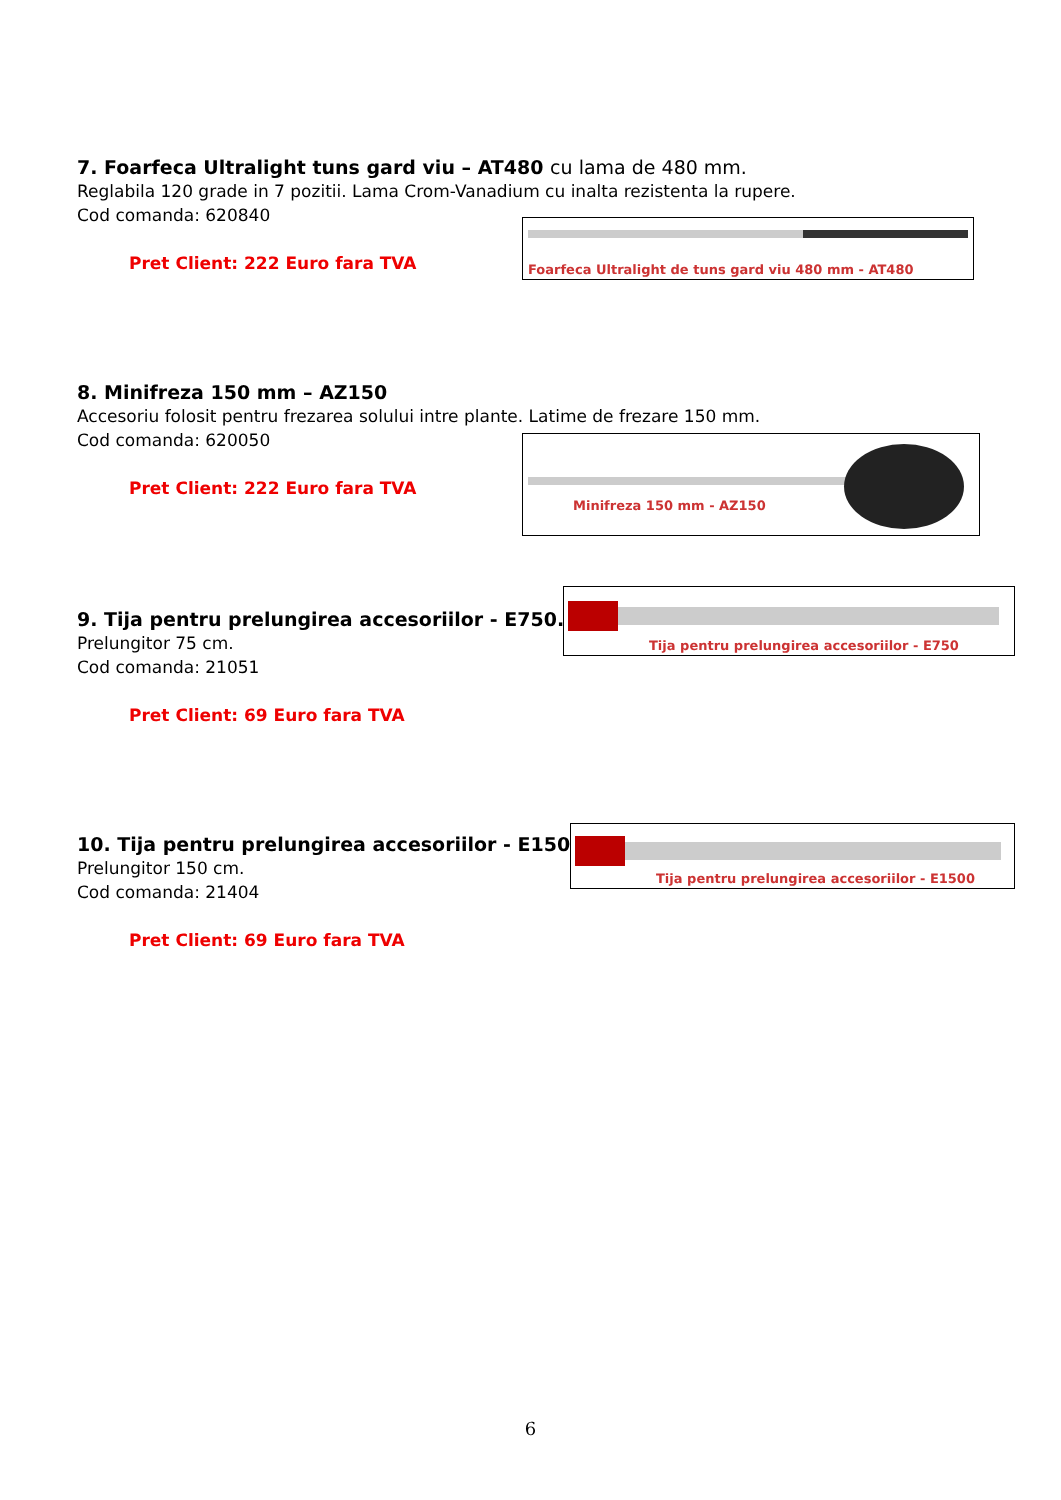7. Foarfeca Ultralight tuns gard viu – AT480 cu lama de 480 mm.
Reglabila 120 grade in 7 pozitii. Lama Crom-Vanadium cu inalta rezistenta la rupere.
Cod comanda: 620840
Pret Client: 222 Euro fara TVA
Foarfeca Ultralight de tuns gard viu 480 mm - AT480
8. Minifreza 150 mm – AZ150
Accesoriu folosit pentru frezarea solului intre plante. Latime de frezare 150 mm.
Cod comanda: 620050
Pret Client: 222 Euro fara TVA
Minifreza 150 mm - AZ150
9. Tija pentru prelungirea accesoriilor - E750.
Prelungitor 75 cm.
Cod comanda: 21051
Pret Client: 69 Euro fara TVA
Tija pentru prelungirea accesoriilor - E750
10. Tija pentru prelungirea accesoriilor - E1500.
Prelungitor 150 cm.
Cod comanda: 21404
Pret Client: 69 Euro fara TVA
Tija pentru prelungirea accesoriilor - E1500
6